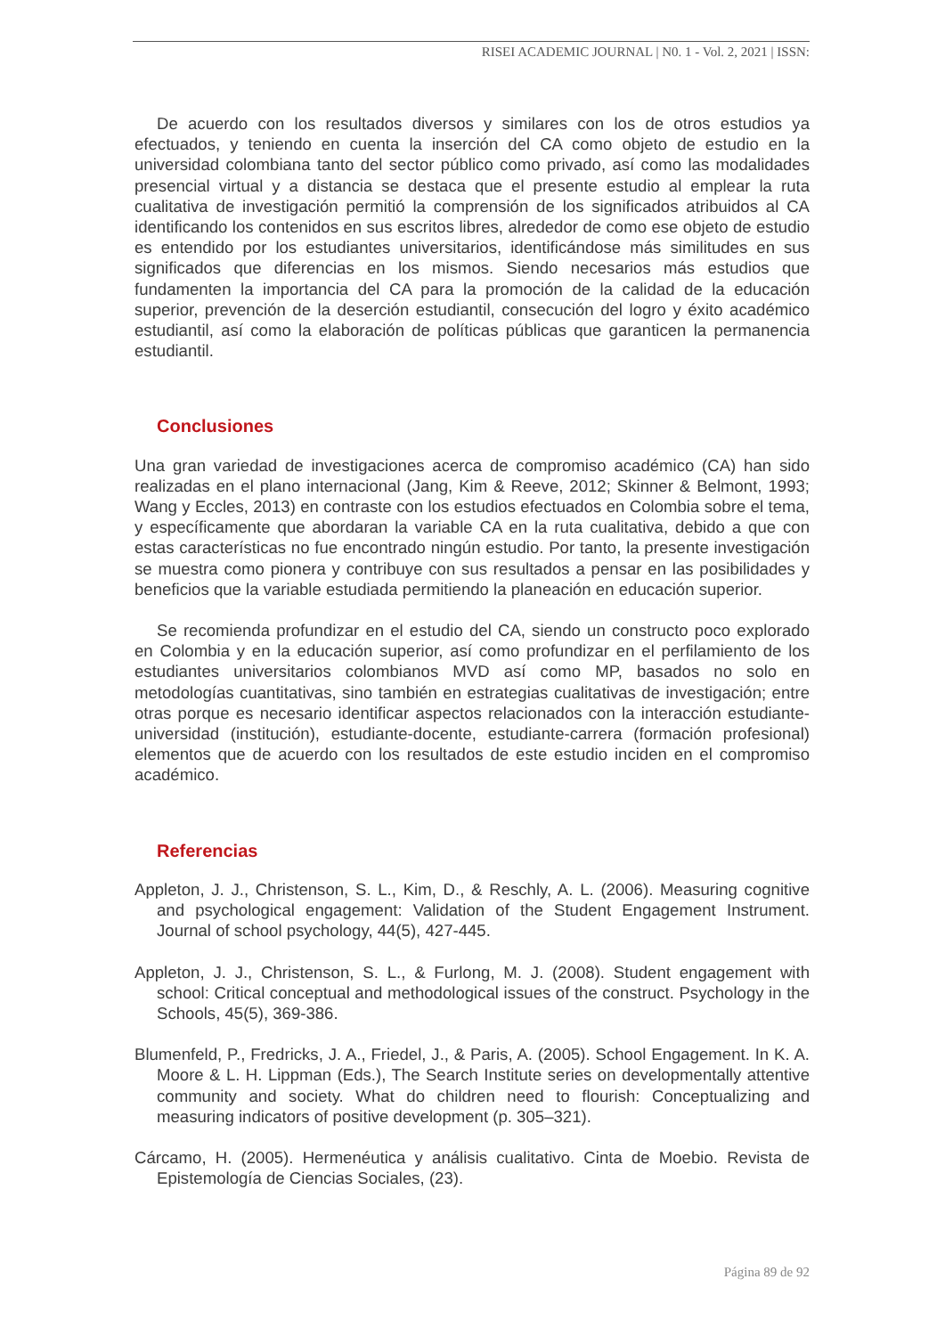RISEI ACADEMIC JOURNAL | N0. 1 - Vol. 2, 2021 | ISSN:
De acuerdo con los resultados diversos y similares con los de otros estudios ya efectuados, y teniendo en cuenta la inserción del CA como objeto de estudio en la universidad colombiana tanto del sector público como privado, así como las modalidades presencial virtual y a distancia se destaca que el presente estudio al emplear la ruta cualitativa de investigación permitió la comprensión de los significados atribuidos al CA identificando los contenidos en sus escritos libres, alrededor de como ese objeto de estudio es entendido por los estudiantes universitarios, identificándose más similitudes en sus significados que diferencias en los mismos. Siendo necesarios más estudios que fundamenten la importancia del CA para la promoción de la calidad de la educación superior, prevención de la deserción estudiantil, consecución del logro y éxito académico estudiantil, así como la elaboración de políticas públicas que garanticen la permanencia estudiantil.
Conclusiones
Una gran variedad de investigaciones acerca de compromiso académico (CA) han sido realizadas en el plano internacional (Jang, Kim & Reeve, 2012; Skinner & Belmont, 1993; Wang y Eccles, 2013) en contraste con los estudios efectuados en Colombia sobre el tema, y específicamente que abordaran la variable CA en la ruta cualitativa, debido a que con estas características no fue encontrado ningún estudio. Por tanto, la presente investigación se muestra como pionera y contribuye con sus resultados a pensar en las posibilidades y beneficios que la variable estudiada permitiendo la planeación en educación superior.
Se recomienda profundizar en el estudio del CA, siendo un constructo poco explorado en Colombia y en la educación superior, así como profundizar en el perfilamiento de los estudiantes universitarios colombianos MVD así como MP, basados no solo en metodologías cuantitativas, sino también en estrategias cualitativas de investigación; entre otras porque es necesario identificar aspectos relacionados con la interacción estudiante-universidad (institución), estudiante-docente, estudiante-carrera (formación profesional) elementos que de acuerdo con los resultados de este estudio inciden en el compromiso académico.
Referencias
Appleton, J. J., Christenson, S. L., Kim, D., & Reschly, A. L. (2006). Measuring cognitive and psychological engagement: Validation of the Student Engagement Instrument. Journal of school psychology, 44(5), 427-445.
Appleton, J. J., Christenson, S. L., & Furlong, M. J. (2008). Student engagement with school: Critical conceptual and methodological issues of the construct. Psychology in the Schools, 45(5), 369-386.
Blumenfeld, P., Fredricks, J. A., Friedel, J., & Paris, A. (2005). School Engagement. In K. A. Moore & L. H. Lippman (Eds.), The Search Institute series on developmentally attentive community and society. What do children need to flourish: Conceptualizing and measuring indicators of positive development (p. 305–321).
Cárcamo, H. (2005). Hermenéutica y análisis cualitativo. Cinta de Moebio. Revista de Epistemología de Ciencias Sociales, (23).
Página 89 de 92